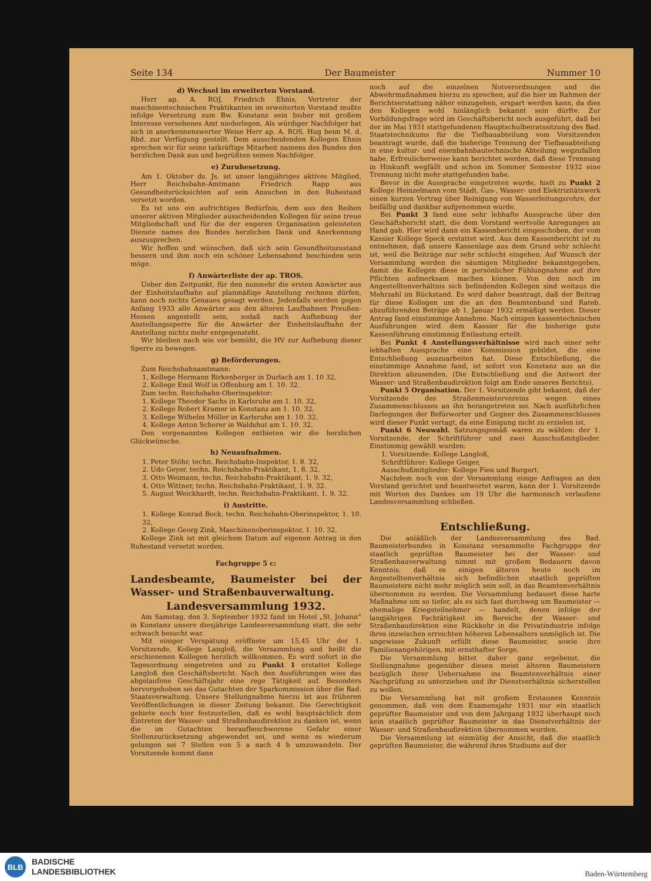Seite 134 Der Baumeister Nummer 10
d) Wechsel im erweiterten Vorstand.
Herr ap. A. ROJ. Friedrich Ehnis, Vertreter der maschinentechnischen Praktikanten im erweiterten Vorstand mußte infolge Versetzung zum Bw. Konstanz sein bisher mit großem Interesse versehenes Amt niederlegen. Als würdiger Nachfolger hat sich in anerkennenswerter Weise Herr ap. A. ROS. Hug beim M. d. Rbd. zur Verfügung gestellt. Dem ausscheidenden Kollegen Ehnis sprechen wir für seine tatkräftige Mitarbeit namens des Bundes den herzlichen Dank aus und begrüßten seinen Nachfolger.
e) Zuruhesetzung.
Am 1. Oktober ds. Js. ist unser langjähriges aktives Mitglied, Herr Reichsbahn-Amtmann Friedrich Rapp aus Gesundheitsrücksichten auf sein Ansuchen in den Ruhestand versetzt worden.
Es ist uns ein aufrichtiges Bedürfnis, dem aus den Reihen unserer aktiven Mitglieder ausscheidenden Kollegen für seine treue Mitgliedschaft und für die der engeren Organisation geleisteten Dienste names des Bundes herzlichen Dank und Anerkennung auszusprechen.
Wir hoffen und wünschen, daß sich sein Gesundheitszustand bessern und ihm noch ein schöner Lebensabend beschieden sein möge.
f) Anwärterliste der ap. TROS.
Ueber den Zeitpunkt, für den nunmehr die ersten Anwärter aus der Einheitslaufbahn auf planmäßige Anstellung rechnen dürfen, kann noch nichts Genaues gesagt werden. Jedenfalls werden gegen Anfang 1933 alle Anwärter aus den älteren Laufbahnen Preußen-Hessen angestellt sein, sodaß nach Aufhebung der Anstellungssperre für die Anwärter der Einheitslaufbahn der Anstellung nichts mehr entgegensteht.
Wir bleiben nach wie vor bemüht, die HV zur Aufhebung dieser Sperre zu bewegen.
g) Beförderungen.
Zum Reichsbahnamtmann:
1. Kollege Hermann Birkenberger in Durlach am 1. 10 32,
2. Kollege Emil Wolf in Offenburg am 1. 10. 32.
Zum techn. Reichsbahn-Oberinspektor:
1. Kollege Theodor Sachs in Karlsruhe am 1. 10. 32,
2. Kollege Robert Kramer in Konstanz am 1. 10. 32,
3. Kollege Wilhelm Möller in Karlsruhe am 1. 10. 32,
4. Kollege Anton Scherer in Waldshut am 1. 10. 32.
Den vorgenannten Kollegen entbieten wir die herzlichen Glückwünsche.
h) Neuaufnahmen.
1. Peter Stöhr, techn. Reichsbahn-Inspektor, 1. 8. 32,
2. Udo Geyer, techn. Reichsbahn-Praktikant, 1. 8. 32,
3. Otto Weimann, techn. Reichsbahn-Praktikant, 1. 9. 32,
4. Otto Wittner, techn. Reichsbahn-Praktikant, 1. 9. 32.
5. August Weickhardt, techn. Reichsbahn-Praktikant, 1. 9. 32.
i) Austritte.
1. Kollege Konrad Bock, techn. Reichsbahn-Oberinspektor, 1. 10. 32,
2. Kollege Georg Zink, Maschinenoberinspektor, 1. 10. 32.
Kollege Zink ist mit gleichem Datum auf eigenen Antrag in den Ruhestand versetzt worden.
Fachgruppe 5 c:
Landesbeamte, Baumeister bei der Wasser- und Straßenbauverwaltung.
Landesversammlung 1932.
Am Samstag, den 3. September 1932 fand im Hotel „St. Johann“ in Konstanz unsere diesjährige Landesversammlung statt, die sehr schwach besucht war.
Mit einiger Verspätung eröffnete um 15,45 Uhr der 1. Vorsitzende, Kollege Langloß, die Versammlung und heißt die erschienenen Kollegen herzlich willkommen. Es wird sofort in die Tagesordnung eingetreten und zu Punkt 1 erstattet Kollege Langloß den Geschäftsbericht. Nach den Ausführungen wies das abgelaufene Geschäftsjahr eine rege Tätigkeit auf. Besonders hervorgehoben sei das Gutachten der Sparkommission über die Bad. Staatsverwaltung. Unsere Stellungnahme hierzu ist aus früheren Veröffentlichungen in dieser Zeitung bekannt. Die Gerechtigkeit gebiete noch hier festzustellen, daß es wohl hauptsächlich dem Eintreten der Wasser- und Straßenbaudirektion zu danken ist, wenn die im Gutachten heraufbeschworene Gefahr einer Stellenzurücksetzung abgewendet sei, und wenn es wiederum gelungen sei 7 Stellen von 5 a nach 4 b umzuwandeln. Der Vorsitzende kommt dann
noch auf die einzelnen Notverordnungen und die Abwehrmaßnahmen hierzu zu sprechen, auf die hier im Rahmen der Berichtserstattung näher einzugehen, erspart werden kann, da dies den Kollegen wohl hinlänglich bekannt sein dürfte. Zur Vorbildungsfrage wird im Geschäftsbericht noch ausgeführt, daß bei der im Mai 1931 stattgefundenen Hauptschulbeiratssitzung des Bad. Staatstechnikums für die Tiefbauabteilung vom Vorsitzenden beantragt wurde, daß die bisherige Trennung der Tiefbauabteilung in eine kultur- und eisenbahnbautechnische Abteilung wegzufallen habe. Erfreulicherweise kann berichtet werden, daß diese Trennung in Hinkunft wegfällt und schon im Sommer Semester 1932 eine Trennung nicht mehr stattgefunden habe.
Bevor in die Aussprache eingetreten wurde, hielt zu Punkt 2 Kollege Heinzelmann vom Städt. Gas-, Wasser- und Elektrizitätswerk einen kurzen Vortrag über Reinigung von Wasserleitungsrohre, der beifällig und dankbar aufgenommen wurde.
Bei Punkt 3 fand eine sehr lebhafte Aussprache über den Geschäftsbericht statt, die dem Vorstand wertvolle Anregungen an Hand gab. Hier wird dann ein Kassenbericht eingeschoben, der vom Kassier Kollege Speck erstattet wird. Aus dem Kassenbericht ist zu entnehmen, daß unsere Kassenlage aus dem Grund sehr schlecht ist, weil die Beiträge nur sehr schlecht eingehen. Auf Wunsch der Versammlung werden die säumigen Mitglieder bekanntgegeben, damit die Kollegen diese in persönlicher Fühlungnahme auf ihre Pflichten aufmerksam machen können. Von den noch im Angestelltenverhältnis sich befindenden Kollegen sind weitaus die Mehrzahl im Rückstand. Es wird daher beantragt, daß der Beitrag für diese Kollegen um die an den Beamtenbund und Rateb. abzuführenden Beträge ab 1. Januar 1932 ermäßigt werden. Dieser Antrag fand einstimmige Annahme. Nach einigen kassentechnischen Ausführungen wird dem Kassier für die bisherige gute Kassenführung einstimmig Entlastung erteilt.
Bei Punkt 4 Anstellungsverhältnisse wird nach einer sehr lebhaften Aussprache eine Kommission gebildet, die eine Entschließung auszuarbeiten hat. Diese Entschließung, die einstimmige Annahme fand, ist sofort von Konstanz aus an die Direktion abzusenden. (Die Entschließung und die Antwort der Wasser- und Straßenbaudirektion folgt am Ende unseres Berichts).
Punkt 5 Organisation. Der 1. Vorsitzende gibt bekannt, daß der Vorsitzende des Straßenmeistervereins wegen eines Zusammenschlusses an ihn herangetreten sei. Nach ausführlichen Darlegungen der Befürworter und Gegner des Zusammenschlusses wird dieser Punkt vertagt, da eine Einigung nicht zu erzielen ist.
Punkt 6 Neuwahl. Satzungsgemäß waren zu wählen: der 1. Vorsitzende, der Schriftführer und zwei Ausschußmitglieder. Einstimmig gewählt wurden:
1. Vorsitzende: Kollege Langloß,
Schriftführer: Kollege Geiger,
Ausschußmitglieder: Kollege Fien und Burgert.
Nachdem noch von der Versammlung einige Anfragen an den Vorstand gerichtet und beantwortet waren, kann der 1. Vorsitzende mit Worten des Dankes um 19 Uhr die harmonisch verlaufene Landesversammlung schließen.
Entschließung.
Die anläßlich der Landesversammlung des Bad. Baumeisterbundes in Konstanz versammelte Fachgruppe der staatlich geprüften Baumeister bei der Wasser- und Straßenbauverwaltung nimmt mit großem Bedauern davon Kenntnis, daß es einigen älteren heute noch im Angestelltenverhältnis sich befindlichen staatlich geprüften Baumeistern nicht mehr möglich sein soll, in das Beamtenverhältnis übernommen zu werden. Die Versammlung bedauert diese harte Maßnahme um so tiefer, als es sich fast durchweg um Baumeister — ehemalige Kriegsteilnehmer — handelt, denen infolge der langjährigen Fachtätigkeit im Bereiche der Wasser- und Straßenbaudirektion eine Rückkehr in die Privatindustrie infolge ihres inzwischen erreichten höheren Lebensalters unmöglich ist. Die ungewisse Zukunft erfüllt diese Baumeister, sowie ihre Familienangehörigen, mit ernsthafter Sorge.
Die Versammlung bittet daher ganz ergebenst, die Stellungnahme gegenüber diesen meist älteren Baumeistern bezüglich ihrer Uebernahme ins Beamtenverhältnis einer Nachprüfung zu unterziehen und ihr Dienstverhältnis sicherstellen zu wollen.
Die Versammlung hat mit großem Erstaunen Kenntnis genommen, daß von dem Examensjahr 1931 nur ein staatlich geprüfter Baumeister und von dem Jahrgang 1932 überhaupt noch kein staatlich geprüfter Baumeister in das Dienstverhältnis der Wasser- und Straßenbaudirektion übernommen wurden.
Die Versammlung ist einmütig der Ansicht, daß die staatlich geprüften Baumeister, die während ihres Studiums auf der
BLB
BADISCHE
LANDESBIBLIOTHEK
Baden-Württemberg